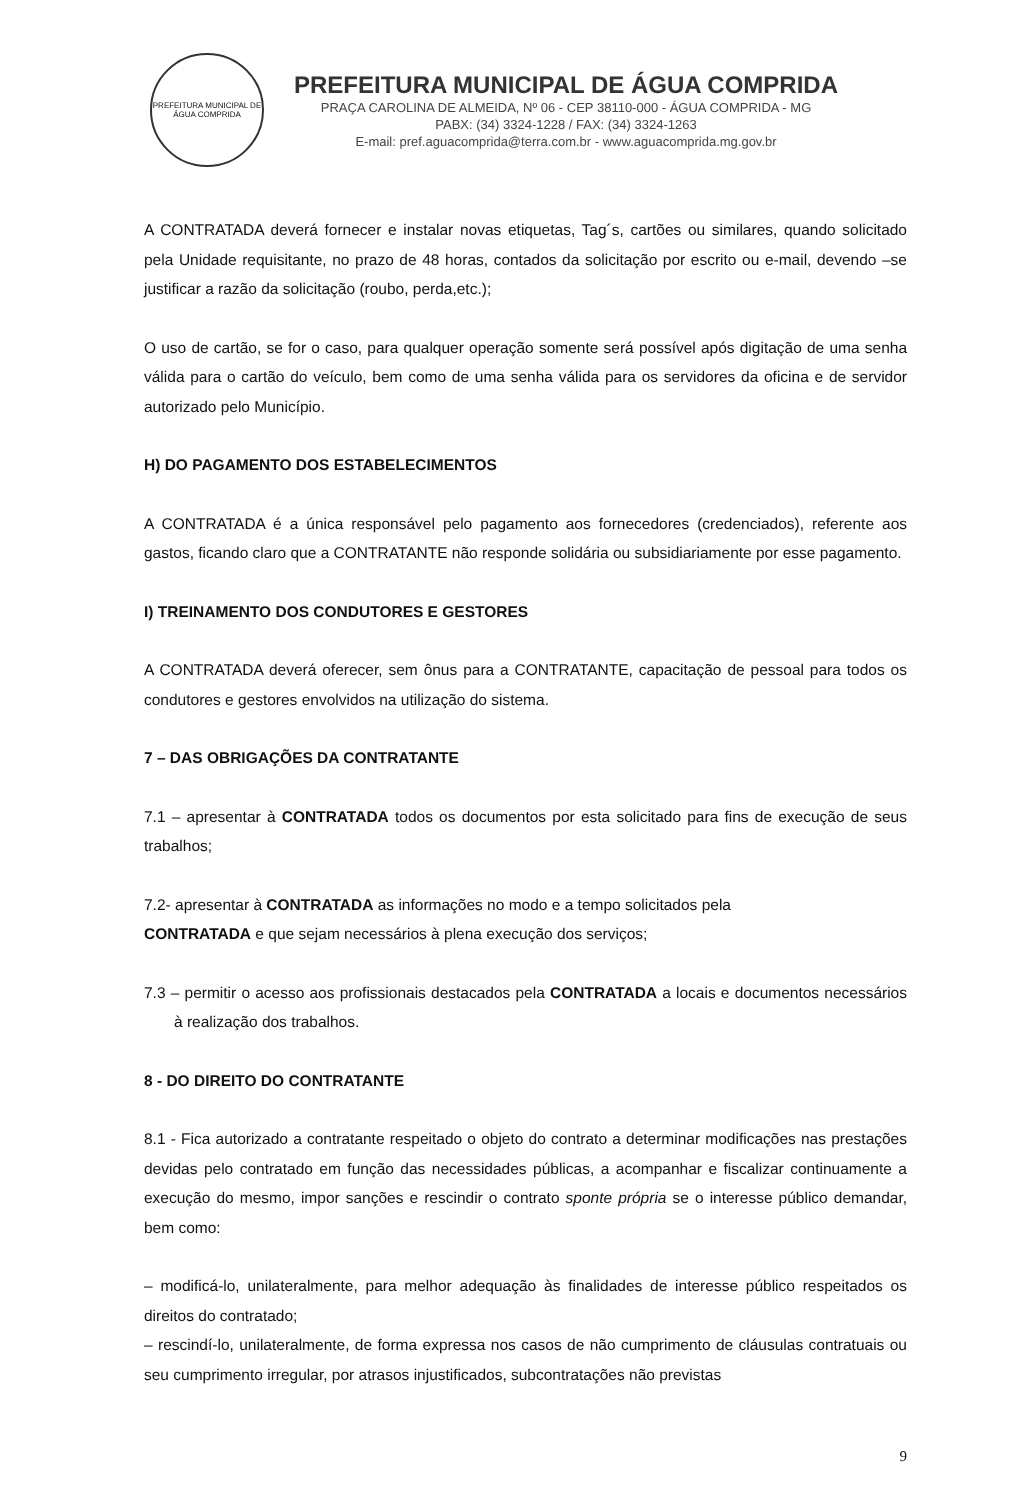PREFEITURA MUNICIPAL DE ÁGUA COMPRIDA
PREFEITURA MUNICIPAL DE ÁGUA COMPRIDA
PRAÇA CAROLINA DE ALMEIDA, Nº 06 - CEP 38110-000 - ÁGUA COMPRIDA - MG
PABX: (34) 3324-1228 / FAX: (34) 3324-1263
E-mail: pref.aguacomprida@terra.com.br - www.aguacomprida.mg.gov.br
A CONTRATADA deverá fornecer e instalar novas etiquetas, Tag´s, cartões ou similares, quando solicitado pela Unidade requisitante, no prazo de 48 horas, contados da solicitação por escrito ou e-mail, devendo –se justificar a razão da solicitação (roubo, perda,etc.);
O uso de cartão, se for o caso, para qualquer operação somente será possível após digitação de uma senha válida para o cartão do veículo, bem como de uma senha válida para os servidores da oficina e de servidor autorizado pelo Município.
H) DO PAGAMENTO DOS ESTABELECIMENTOS
A CONTRATADA é a única responsável pelo pagamento aos fornecedores (credenciados), referente aos gastos, ficando claro que a CONTRATANTE não responde solidária ou subsidiariamente por esse pagamento.
I) TREINAMENTO DOS CONDUTORES E GESTORES
A CONTRATADA deverá oferecer, sem ônus para a CONTRATANTE, capacitação de pessoal para todos os condutores e gestores envolvidos na utilização do sistema.
7 – DAS OBRIGAÇÕES DA CONTRATANTE
7.1 – apresentar à CONTRATADA todos os documentos por esta solicitado para fins de execução de seus trabalhos;
7.2- apresentar à CONTRATADA as informações no modo e a tempo solicitados pela
CONTRATADA e que sejam necessários à plena execução dos serviços;
7.3 – permitir o acesso aos profissionais destacados pela CONTRATADA a locais e documentos necessários à realização dos trabalhos.
8 - DO DIREITO DO CONTRATANTE
8.1 - Fica autorizado a contratante respeitado o objeto do contrato a determinar modificações nas prestações devidas pelo contratado em função das necessidades públicas, a acompanhar e fiscalizar continuamente a execução do mesmo, impor sanções e rescindir o contrato sponte própria se o interesse público demandar, bem como:
– modificá-lo, unilateralmente, para melhor adequação às finalidades de interesse público respeitados os direitos do contratado;
– rescindí-lo, unilateralmente, de forma expressa nos casos de não cumprimento de cláusulas contratuais ou seu cumprimento irregular, por atrasos injustificados, subcontratações não previstas
9